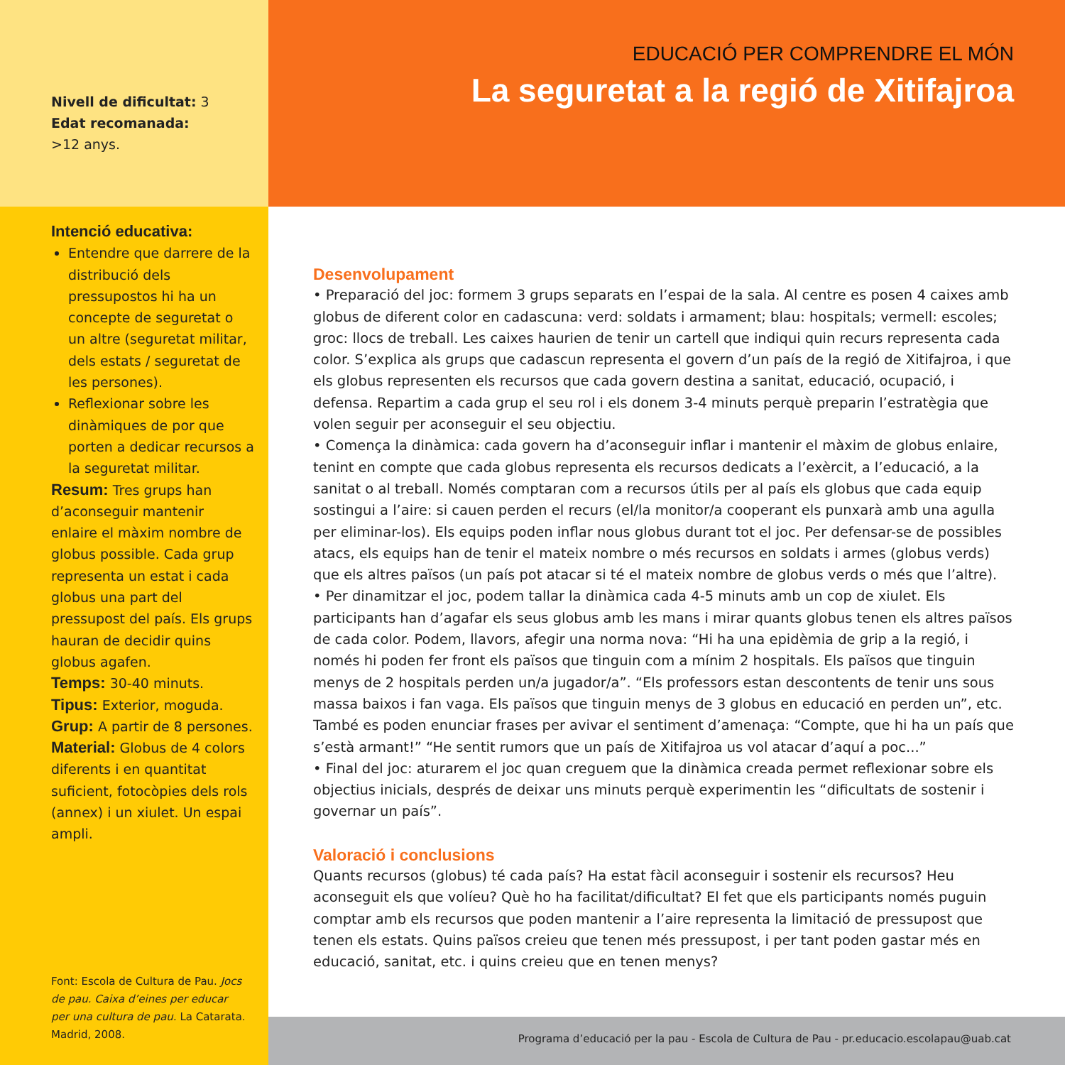Nivell de dificultat: 3
Edat recomanada:
>12 anys.
EDUCACIÓ PER COMPRENDRE EL MÓN
La seguretat a la regió de Xitifajroa
Intenció educativa:
Entendre que darrere de la distribució dels pressupostos hi ha un concepte de seguretat o un altre (seguretat militar, dels estats / seguretat de les persones).
Reflexionar sobre les dinàmiques de por que porten a dedicar recursos a la seguretat militar.
Resum: Tres grups han d’aconseguir mantenir enlaire el màxim nombre de globus possible. Cada grup representa un estat i cada globus una part del pressupost del país. Els grups hauran de decidir quins globus agafen.
Temps: 30-40 minuts.
Tipus: Exterior, moguda.
Grup: A partir de 8 persones.
Material: Globus de 4 colors diferents i en quantitat suficient, fotocòpies dels rols (annex) i un xiulet. Un espai ampli.
Font: Escola de Cultura de Pau. Jocs de pau. Caixa d’eines per educar per una cultura de pau. La Catarata. Madrid, 2008.
Desenvolupament
• Preparació del joc: formem 3 grups separats en l’espai de la sala. Al centre es posen 4 caixes amb globus de diferent color en cadascuna: verd: soldats i armament; blau: hospitals; vermell: escoles; groc: llocs de treball. Les caixes haurien de tenir un cartell que indiqui quin recurs representa cada color. S’explica als grups que cadascun representa el govern d’un país de la regió de Xitifajroa, i que els globus representen els recursos que cada govern destina a sanitat, educació, ocupació, i defensa. Repartim a cada grup el seu rol i els donem 3-4 minuts perquè preparin l’estratègia que volen seguir per aconseguir el seu objectiu.
• Comença la dinàmica: cada govern ha d’aconseguir inflar i mantenir el màxim de globus enlaire, tenint en compte que cada globus representa els recursos dedicats a l’exèrcit, a l’educació, a la sanitat o al treball. Només comptaran com a recursos útils per al país els globus que cada equip sostingui a l’aire: si cauen perden el recurs (el/la monitor/a cooperant els punxarà amb una agulla per eliminar-los). Els equips poden inflar nous globus durant tot el joc. Per defensar-se de possibles atacs, els equips han de tenir el mateix nombre o més recursos en soldats i armes (globus verds) que els altres països (un país pot atacar si té el mateix nombre de globus verds o més que l’altre).
• Per dinamitzar el joc, podem tallar la dinàmica cada 4-5 minuts amb un cop de xiulet. Els participants han d’agafar els seus globus amb les mans i mirar quants globus tenen els altres països de cada color. Podem, llavors, afegir una norma nova: “Hi ha una epidèmia de grip a la regió, i només hi poden fer front els països que tinguin com a mínim 2 hospitals. Els països que tinguin menys de 2 hospitals perden un/a jugador/a”. “Els professors estan descontents de tenir uns sous massa baixos i fan vaga. Els països que tinguin menys de 3 globus en educació en perden un”, etc. També es poden enunciar frases per avivar el sentiment d’amenaça: “Compte, que hi ha un país que s’està armant!” “He sentit rumors que un país de Xitifajroa us vol atacar d’aquí a poc...”
• Final del joc: aturarem el joc quan creguem que la dinàmica creada permet reflexionar sobre els objectius inicials, després de deixar uns minuts perquè experimentin les “dificultats de sostenir i governar un país”.
Valoració i conclusions
Quants recursos (globus) té cada país? Ha estat fàcil aconseguir i sostenir els recursos? Heu aconseguit els que volíeu? Què ho ha facilitat/dificultat? El fet que els participants només puguin comptar amb els recursos que poden mantenir a l’aire representa la limitació de pressupost que tenen els estats. Quins països creieu que tenen més pressupost, i per tant poden gastar més en educació, sanitat, etc. i quins creieu que en tenen menys?
Programa d’educació per la pau - Escola de Cultura de Pau - pr.educacio.escolapau@uab.cat